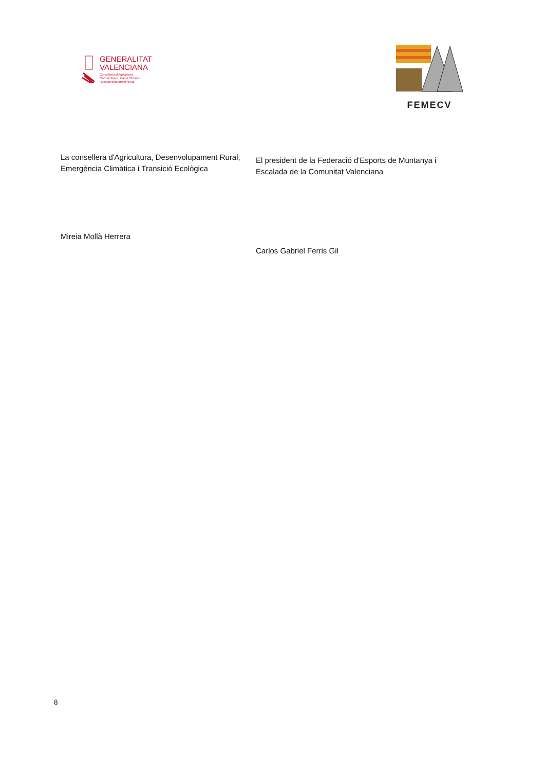GENERALITAT
VALENCIANA
Conselleria d'Agricultura,
Medi Ambient, Canvi Climàtic
i Desenvolupament Rural
FEMECV
La consellera d'Agricultura, Desenvolupament Rural, Emergència Climàtica i Transició Ecològica
Mireia Mollà Herrera
El president de la Federació d'Esports de Muntanya i Escalada de la Comunitat Valenciana
Carlos Gabriel Ferris Gil
8